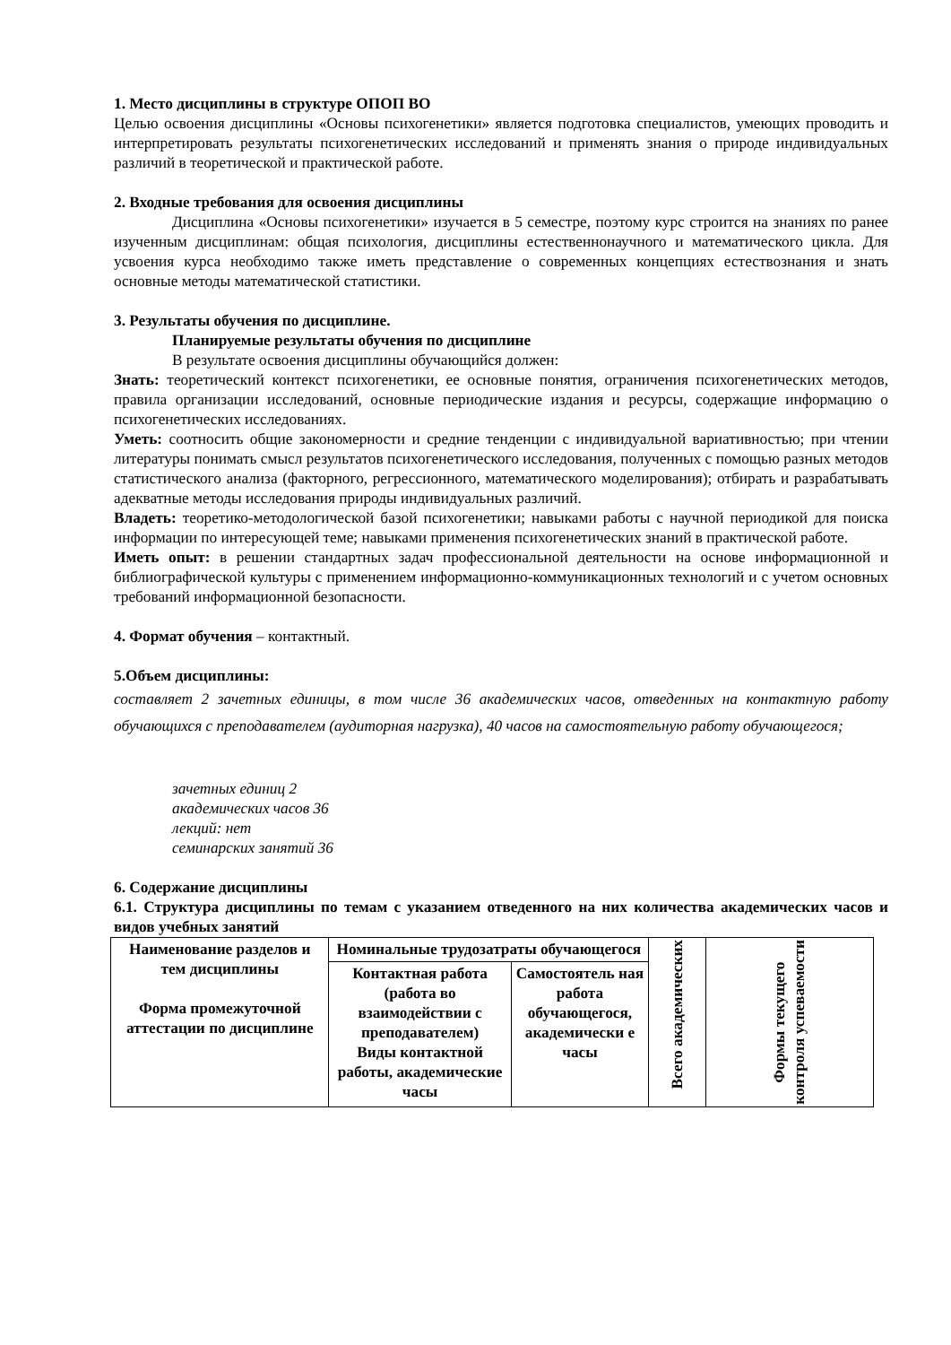1. Место дисциплины в структуре ОПОП ВО
Целью освоения дисциплины «Основы психогенетики» является подготовка специалистов, умеющих проводить и интерпретировать результаты психогенетических исследований и применять знания о природе индивидуальных различий в теоретической и практической работе.
2. Входные требования для освоения дисциплины
Дисциплина «Основы психогенетики» изучается в 5 семестре, поэтому курс строится на знаниях по ранее изученным дисциплинам: общая психология, дисциплины естественнонаучного и математического цикла. Для усвоения курса необходимо также иметь представление о современных концепциях естествознания и знать основные методы математической статистики.
3. Результаты обучения по дисциплине.
Планируемые результаты обучения по дисциплине
В результате освоения дисциплины обучающийся должен:
Знать: теоретический контекст психогенетики, ее основные понятия, ограничения психогенетических методов, правила организации исследований, основные периодические издания и ресурсы, содержащие информацию о психогенетических исследованиях.
Уметь: соотносить общие закономерности и средние тенденции с индивидуальной вариативностью; при чтении литературы понимать смысл результатов психогенетического исследования, полученных с помощью разных методов статистического анализа (факторного, регрессионного, математического моделирования); отбирать и разрабатывать адекватные методы исследования природы индивидуальных различий.
Владеть: теоретико-методологической базой психогенетики; навыками работы с научной периодикой для поиска информации по интересующей теме; навыками применения психогенетических знаний в практической работе.
Иметь опыт: в решении стандартных задач профессиональной деятельности на основе информационной и библиографической культуры с применением информационно-коммуникационных технологий и с учетом основных требований информационной безопасности.
4. Формат обучения – контактный.
5.Объем дисциплины:
составляет 2 зачетных единицы, в том числе 36 академических часов, отведенных на контактную работу обучающихся с преподавателем (аудиторная нагрузка), 40 часов на самостоятельную работу обучающегося;
зачетных единиц 2
академических часов 36
лекций: нет
семинарских занятий 36
6. Содержание дисциплины
6.1. Структура дисциплины по темам с указанием отведенного на них количества академических часов и видов учебных занятий
| Наименование разделов и тем дисциплины Форма промежуточной аттестации по дисциплине | Номинальные трудозатраты обучающегося | | Всего академических | Формы текущего контроля успеваемости |
| | Контактная работа (работа во взаимодействии с преподавателем) Виды контактной работы, академические часы | Самостоятель ная работа обучающегося, академически е часы | | |